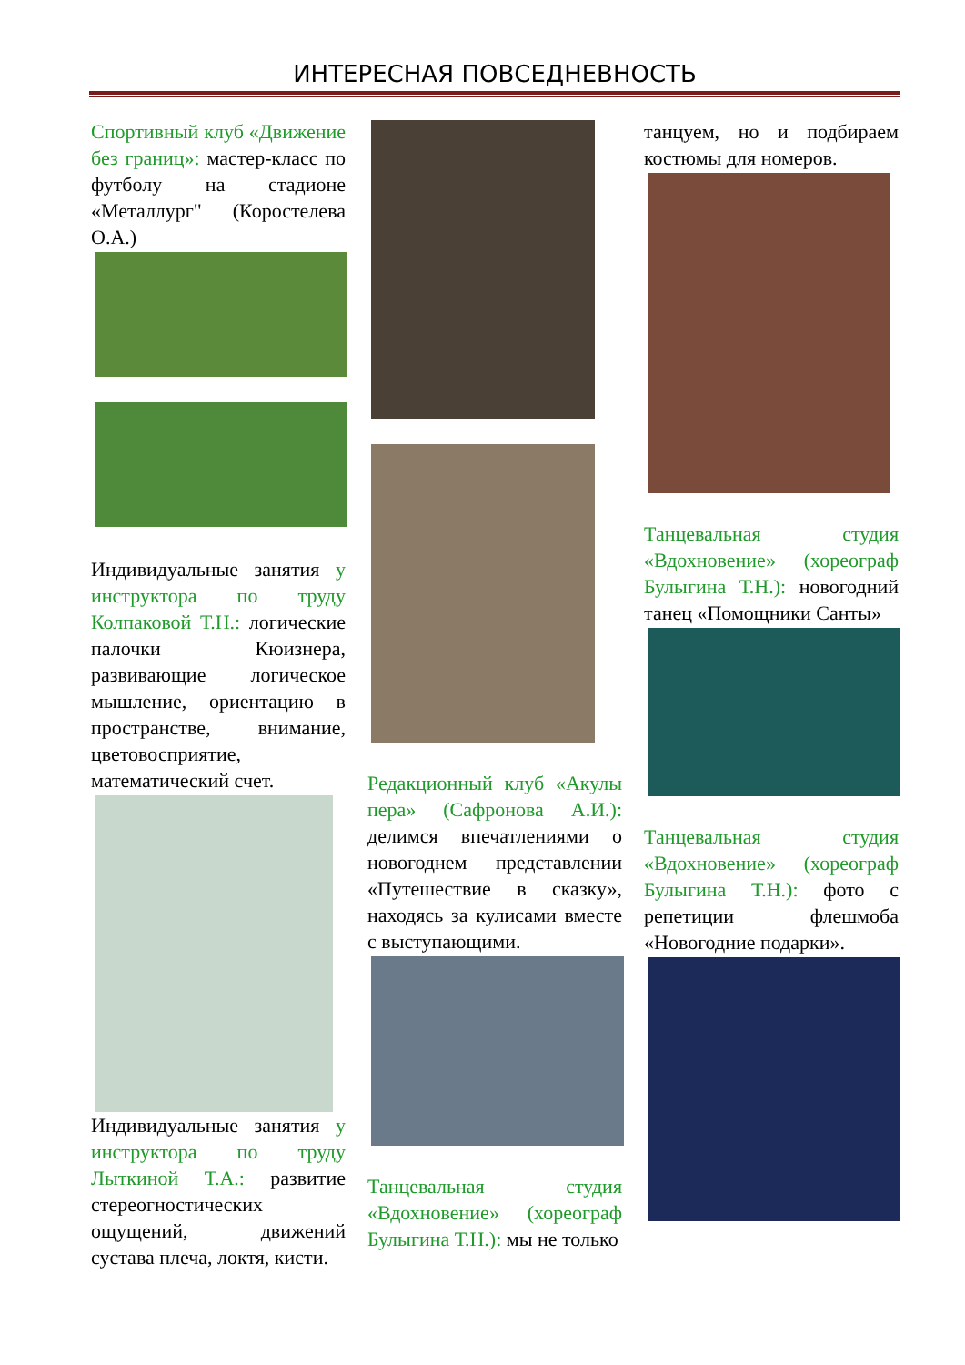ИНТЕРЕСНАЯ ПОВСЕДНЕВНОСТЬ
Спортивный клуб «Движение без границ»: мастер-класс по футболу на стадионе «Металлург" (Коростелева О.А.)
Индивидуальные занятия у инструктора по труду Колпаковой Т.Н.: логические палочки Кюизнера, развивающие логическое мышление, ориентацию в пространстве, внимание, цветовосприятие, математический счет.
Индивидуальные занятия у инструктора по труду Лыткиной Т.А.: развитие стереогностических ощущений, движений сустава плеча, локтя, кисти.
Редакционный клуб «Акулы пера» (Сафронова А.И.): делимся впечатлениями о новогоднем представлении «Путешествие в сказку», находясь за кулисами вместе с выступающими.
Танцевальная студия «Вдохновение» (хореограф Булыгина Т.Н.): мы не только
танцуем, но и подбираем костюмы для номеров.
Танцевальная студия «Вдохновение» (хореограф Булыгина Т.Н.): новогодний танец «Помощники Санты»
Танцевальная студия «Вдохновение» (хореограф Булыгина Т.Н.): фото с репетиции флешмоба «Новогодние подарки».